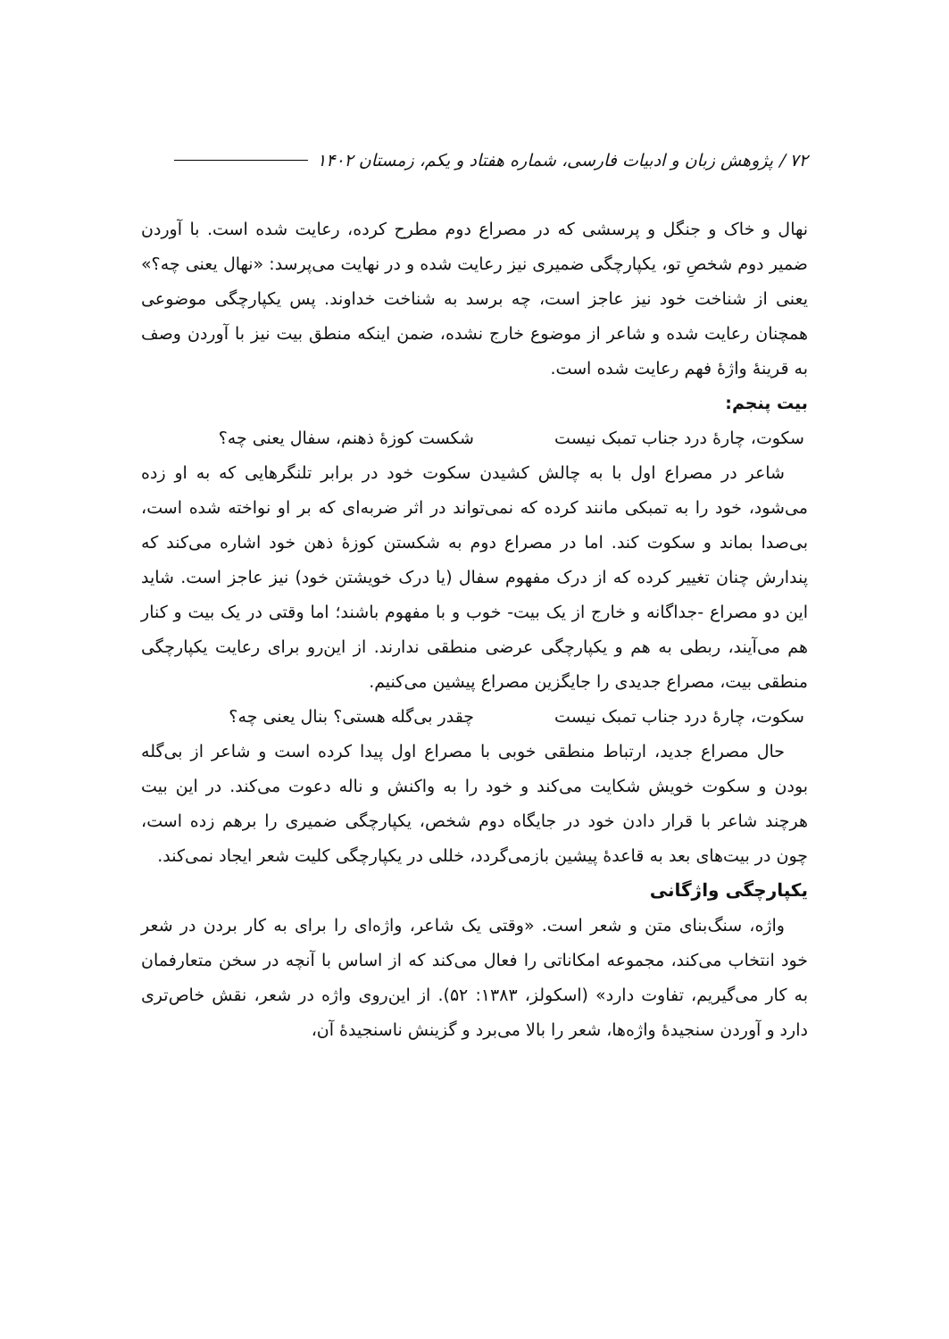۷۲ / پژوهش زبان و ادبیات فارسی، شماره هفتاد و یکم، زمستان ۱۴۰۲
نهال و خاک و جنگل و پرسشی که در مصراع دوم مطرح کرده، رعایت شده است. با آوردن ضمیر دوم شخصِ تو، یکپارچگی ضمیری نیز رعایت شده و در نهایت می‌پرسد: «نهال یعنی چه؟» یعنی از شناخت خود نیز عاجز است، چه برسد به شناخت خداوند. پس یکپارچگی موضوعی همچنان رعایت شده و شاعر از موضوع خارج نشده، ضمن اینکه منطق بیت نیز با آوردن وصف به قرینهٔ واژهٔ فهم رعایت شده است.
بیت پنجم:
سکوت، چارهٔ درد جناب تمبک نیست شکست کوزهٔ ذهنم، سفال یعنی چه؟
شاعر در مصراع اول با به چالش کشیدن سکوت خود در برابر تلنگرهایی که به او زده می‌شود، خود را به تمبکی مانند کرده که نمی‌تواند در اثر ضربه‌ای که بر او نواخته شده است، بی‌صدا بماند و سکوت کند. اما در مصراع دوم به شکستن کوزهٔ ذهن خود اشاره می‌کند که پندارش چنان تغییر کرده که از درک مفهوم سفال (یا درک خویشتن خود) نیز عاجز است. شاید این دو مصراع -جداگانه و خارج از یک بیت- خوب و با مفهوم باشند؛ اما وقتی در یک بیت و کنار هم می‌آیند، ربطی به هم و یکپارچگی عرضی منطقی ندارند. از این‌رو برای رعایت یکپارچگی منطقی بیت، مصراع جدیدی را جایگزین مصراع پیشین می‌کنیم.
سکوت، چارهٔ درد جناب تمبک نیست چقدر بی‌گله هستی؟ بنال یعنی چه؟
حال مصراع جدید، ارتباط منطقی خوبی با مصراع اول پیدا کرده است و شاعر از بی‌گله بودن و سکوت خویش شکایت می‌کند و خود را به واکنش و ناله دعوت می‌کند. در این بیت هرچند شاعر با قرار دادن خود در جایگاه دوم شخص، یکپارچگی ضمیری را برهم زده است، چون در بیت‌های بعد به قاعدهٔ پیشین بازمی‌گردد، خللی در یکپارچگی کلیت شعر ایجاد نمی‌کند.
یکپارچگی واژگانی
واژه، سنگ‌بنای متن و شعر است. «وقتی یک شاعر، واژه‌ای را برای به کار بردن در شعر خود انتخاب می‌کند، مجموعه امکاناتی را فعال می‌کند که از اساس با آنچه در سخن متعارفمان به کار می‌گیریم، تفاوت دارد» (اسکولز، ۱۳۸۳: ۵۲). از این‌روی واژه در شعر، نقش خاص‌تری دارد و آوردن سنجیدهٔ واژه‌ها، شعر را بالا می‌برد و گزینش ناسنجیدهٔ آن،